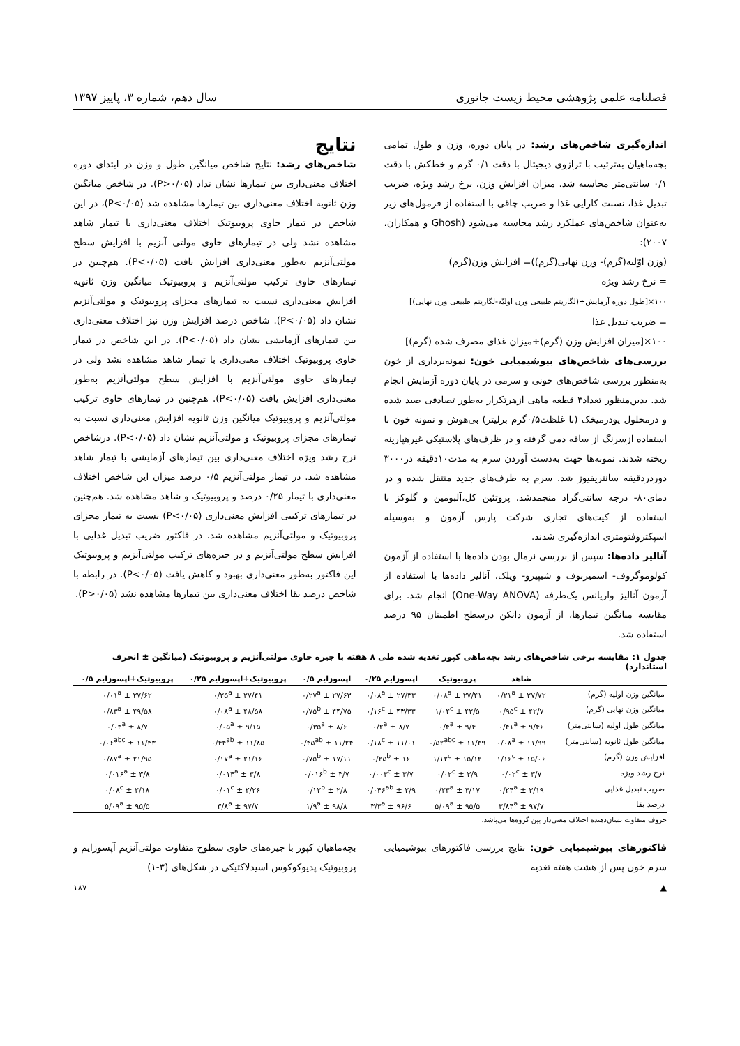فصلنامه علمی پژوهشی محیط زیست جانوری سال دهم، شماره ۳، پاییز ۱۳۹۷
اندازه‌گیری شاخص‌های رشد: در پایان دوره، وزن و طول تمامی بچه‌ماهیان به‌ترتیب با ترازوی دیجیتال با دقت ۰/۱ گرم و خط‌کش با دقت ۰/۱ سانتی‌متر محاسبه شد. میزان افزایش وزن، نرخ رشد ویژه، ضریب تبدیل غذا، نسبت کارایی غذا و ضریب چاقی با استفاده از فرمول‌های زیر به‌عنوان شاخص‌های عملکرد رشد محاسبه می‌شود (Ghosh و همکاران، ۲۰۰۷):
(وزن اوّلیه(گرم)- وزن نهایی(گرم))= افزایش وزن(گرم)
= نرخ رشد ویژه
۱۰۰×[طول دوره آزمایش÷(لگاریتم طبیعی وزن اولیّه-لگاریتم طبیعی وزن نهایی)]
= ضریب تبدیل غذا
۱۰۰×[میزان افزایش وزن (گرم)÷میزان غذای مصرف شده (گرم)]
بررسی‌های شاخص‌های بیوشیمیایی خون: نمونه‌برداری از خون به‌منظور بررسی شاخص‌های خونی و سرمی در پایان دوره آزمایش انجام شد. بدین‌منظور تعداد۳ قطعه ماهی ازهرتکرار به‌طور تصادفی صید شده و درمحلول پودرمیخک (با غلظت۰/۵گرم برلیتر) بی‌هوش و نمونه خون با استفاده ازسرنگ از ساقه دمی گرفته و در ظرف‌های پلاستیکی غیرهپارینه ریخته شدند. نمونه‌ها جهت به‌دست آوردن سرم به مدت۱۰دقیقه در۳۰۰۰ دوردردقیقه سانتریفیوژ شد. سرم به ظرف‌های جدید منتقل شده و در دمای۸۰- درجه سانتی‌گراد منجمدشد. پروتئین کل،آلبومین و گلوکز با استفاده از کیت‌های تجاری شرکت پارس آزمون و به‌وسیله اسپکتروفتومتری اندازه‌گیری شدند.
آنالیز داده‌ها: سپس از بررسی نرمال بودن داده‌ها با استفاده از آزمون کولوموگروف- اسمیرنوف و شیپیرو- ویلک، آنالیز داده‌ها با استفاده از آزمون آنالیز واریانس یک‌طرفه (One-Way ANOVA) انجام شد. برای مقایسه میانگین تیمارها، از آزمون دانکن درسطح اطمینان ۹۵ درصد استفاده شد.
نتایج
شاخص‌های رشد: نتایج شاخص میانگین طول و وزن در ابتدای دوره اختلاف معنی‌داری بین تیمارها نشان نداد (P>۰/۰۵). در شاخص میانگین وزن ثانویه اختلاف معنی‌داری بین تیمارها مشاهده شد (P<۰/۰۵)، در این شاخص در تیمار حاوی پروبیوتیک اختلاف معنی‌داری با تیمار شاهد مشاهده نشد ولی در تیمارهای حاوی مولتی آنزیم با افزایش سطح مولتی‌آنزیم به‌طور معنی‌داری افزایش یافت (P<۰/۰۵). هم‌چنین در تیمارهای حاوی ترکیب مولتی‌آنزیم و پروبیوتیک میانگین وزن ثانویه افزایش معنی‌داری نسبت به تیمارهای مجزای پروبیوتیک و مولتی‌آنزیم نشان داد (P<۰/۰۵). شاخص درصد افزایش وزن نیز اختلاف معنی‌داری بین تیمارهای آزمایشی نشان داد (P<۰/۰۵). در این شاخص در تیمار حاوی پروبیوتیک اختلاف معنی‌داری با تیمار شاهد مشاهده نشد ولی در تیمارهای حاوی مولتی‌آنزیم با افزایش سطح مولتی‌آنزیم به‌طور معنی‌داری افزایش یافت (P<۰/۰۵). هم‌چنین در تیمارهای حاوی ترکیب مولتی‌آنزیم و پروبیوتیک میانگین وزن ثانویه افزایش معنی‌داری نسبت به تیمارهای مجزای پروبیوتیک و مولتی‌آنزیم نشان داد (P<۰/۰۵). درشاخص نرخ رشد ویژه اختلاف معنی‌داری بین تیمارهای آزمایشی با تیمار شاهد مشاهده شد. در تیمار مولتی‌آنزیم ۰/۵ درصد میزان این شاخص اختلاف معنی‌داری با تیمار ۰/۲۵ درصد و پروبیوتیک و شاهد مشاهده شد. هم‌چنین در تیمارهای ترکیبی افزایش معنی‌داری (P<۰/۰۵) نسبت به تیمار مجزای پروبیوتیک و مولتی‌آنزیم مشاهده شد. در فاکتور ضریب تبدیل غذایی با افزایش سطح مولتی‌آنزیم و در جیره‌های ترکیب مولتی‌آنزیم و پروبیوتیک این فاکتور به‌طور معنی‌داری بهبود و کاهش یافت (P<۰/۰۵). در رابطه با شاخص درصد بقا اختلاف معنی‌داری بین تیمارها مشاهده نشد (P>۰/۰۵).
جدول ۱: مقایسه برخی شاخص‌های رشد بچه‌ماهی کپور تغذیه شده طی ۸ هفته با جیره حاوی مولتی‌آنزیم و پروبیوتیک (میانگین ± انحرف استاندارد)
| | شاهد | پروبیوتیک | اپسوزایم ۰/۲۵ | اپسوزایم ۰/۵ | پروبیوتیک+اپسوزایم ۰/۲۵ | پروبیوتیک+اپسوزایم ۰/۵ |
| --- | --- | --- | --- | --- | --- | --- |
| میانگین وزن اولیه (گرم) | ۲۷/۷۲ ± ۰/۲۱<sup>a</sup> | ۲۷/۴۱ ± ۰/۰۸<sup>a</sup> | ۲۷/۳۳ ± ۰/۰۸<sup>a</sup> | ۲۷/۶۳ ± ۰/۲۷<sup>a</sup> | ۲۷/۴۱ ± ۰/۲۵<sup>a</sup> | ۲۷/۶۲ ± ۰/۰۱<sup>a</sup> |
| میانگین وزن نهایی (گرم) | ۴۲/۷ ± ۰/۹۵<sup>c</sup> | ۴۲/۵ ± ۱/۰۴<sup>c</sup> | ۴۳/۳۳ ± ۰/۱۶<sup>c</sup> | ۴۴/۷۵ ± ۰/۷۵<sup>b</sup> | ۴۸/۵۸ ± ۰/۰۸<sup>a</sup> | ۴۹/۵۸ ± ۰/۸۳<sup>a</sup> |
| میانگین طول اولیه (سانتی‌متر) | ۹/۴۶ ± ۰/۴۱<sup>a</sup> | ۹/۴ ± ۰/۴<sup>a</sup> | ۸/۷ ± ۰/۲<sup>a</sup> | ۸/۶ ± ۰/۳۵<sup>a</sup> | ۹/۱۵ ± ۰/۰۵<sup>a</sup> | ۸/۷ ± ۰/۰۳<sup>a</sup> |
| میانگین طول ثانویه (سانتی‌متر) | ۱۱/۹۹ ± ۰/۰۸<sup>a</sup> | ۱۱/۳۹ ± ۰/۵۲<sup>abc</sup> | ۱۱/۰۱ ± ۰/۱۸<sup>c</sup> | ۱۱/۲۴ ± ۰/۴۵<sup>ab</sup> | ۱۱/۸۵ ± ۰/۴۴<sup>ab</sup> | ۱۱/۴۳ ± ۰/۰۶<sup>abc</sup> |
| افزایش وزن (گرم) | ۱۵/۰۶ ± ۱/۱۶<sup>c</sup> | ۱۵/۱۲ ± ۱/۱۲<sup>c</sup> | ۱۶ ± ۰/۲۵<sup>b</sup> | ۱۷/۱۱ ± ۰/۷۵<sup>b</sup> | ۲۱/۱۶ ± ۰/۱۷<sup>a</sup> | ۲۱/۹۵ ± ۰/۸۷<sup>a</sup> |
| نرخ رشد ویژه | ۳/۷ ± ۰/۰۲<sup>c</sup> | ۳/۹ ± ۰/۰۲<sup>c</sup> | ۳/۷ ± ۰/۰۰۳<sup>c</sup> | ۳/۷ ± ۰/۰۱۶<sup>b</sup> | ۳/۸ ± ۰/۰۱۴<sup>a</sup> | ۳/۸ ± ۰/۰۱۶<sup>a</sup> |
| ضریب تبدیل غذایی | ۳/۱۹ ± ۰/۲۴<sup>a</sup> | ۳/۱۷ ± ۰/۲۳<sup>a</sup> | ۲/۹ ± ۰/۰۴۶<sup>ab</sup> | ۲/۸ ± ۰/۱۲<sup>b</sup> | ۲/۲۶ ± ۰/۰۱<sup>c</sup> | ۲/۱۸ ± ۰/۰۸<sup>c</sup> |
| درصد بقا | ۹۷/۷ ± ۳/۸۴<sup>a</sup> | ۹۵/۵ ± ۵/۰۹<sup>a</sup> | ۹۶/۶ ± ۳/۳<sup>a</sup> | ۹۸/۸ ± ۱/۹<sup>a</sup> | ۹۷/۷ ± ۳/۸<sup>a</sup> | ۹۵/۵ ± ۵/۰۹<sup>a</sup> |
حروف متفاوت نشان‌دهنده اختلاف معنی‌دار بین گروه‌ها می‌باشد.
فاکتورهای بیوشیمیایی خون: نتایج بررسی فاکتورهای بیوشیمیایی سرم خون پس از هشت هفته تغذیه
بچه‌ماهیان کپور با جیره‌های حاوی سطوح متفاوت مولتی‌آنزیم آپسوزایم و پروبیوتیک پدیوکوکوس اسیدلاکتیکی در شکل‌های (۳-۱)
▲ ۱۸۷